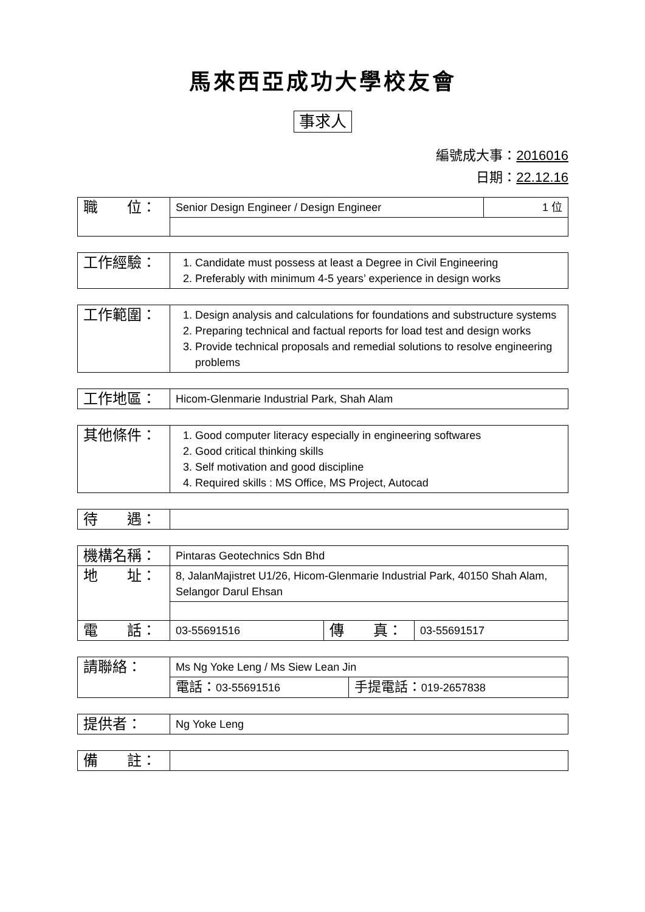馬來西亞成功大學校友會
事求人
編號成大事：2016016
日期：22.12.16
| 職 位： | Senior Design Engineer / Design Engineer | 1 位 |
| 工作經驗： | 1. Candidate must possess at least a Degree in Civil Engineering 2. Preferably with minimum 4-5 years’ experience in design works |
| 工作範圍： | 1. Design analysis and calculations for foundations and substructure systems 2. Preparing technical and factual reports for load test and design works 3. Provide technical proposals and remedial solutions to resolve engineering problems |
| 工作地區： | Hicom-Glenmarie Industrial Park, Shah Alam |
| 其他條件： | 1. Good computer literacy especially in engineering softwares 2. Good critical thinking skills 3. Self motivation and good discipline 4. Required skills : MS Office, MS Project, Autocad |
| 待 遇： | |
| 機構名稱： | Pintaras Geotechnics Sdn Bhd | | |
| 地 址： | 8, JalanMajistret U1/26, Hicom-Glenmarie Industrial Park, 40150 Shah Alam, Selangor Darul Ehsan | | |
| 電 話： | 03-55691516 | 傳 真： | 03-55691517 |
| 請聯絡： | Ms Ng Yoke Leng / Ms Siew Lean Jin | |
| | 電話： 03-55691516 | 手提電話： 019-2657838 |
| 提供者： | Ng Yoke Leng |
| 備 註： | |